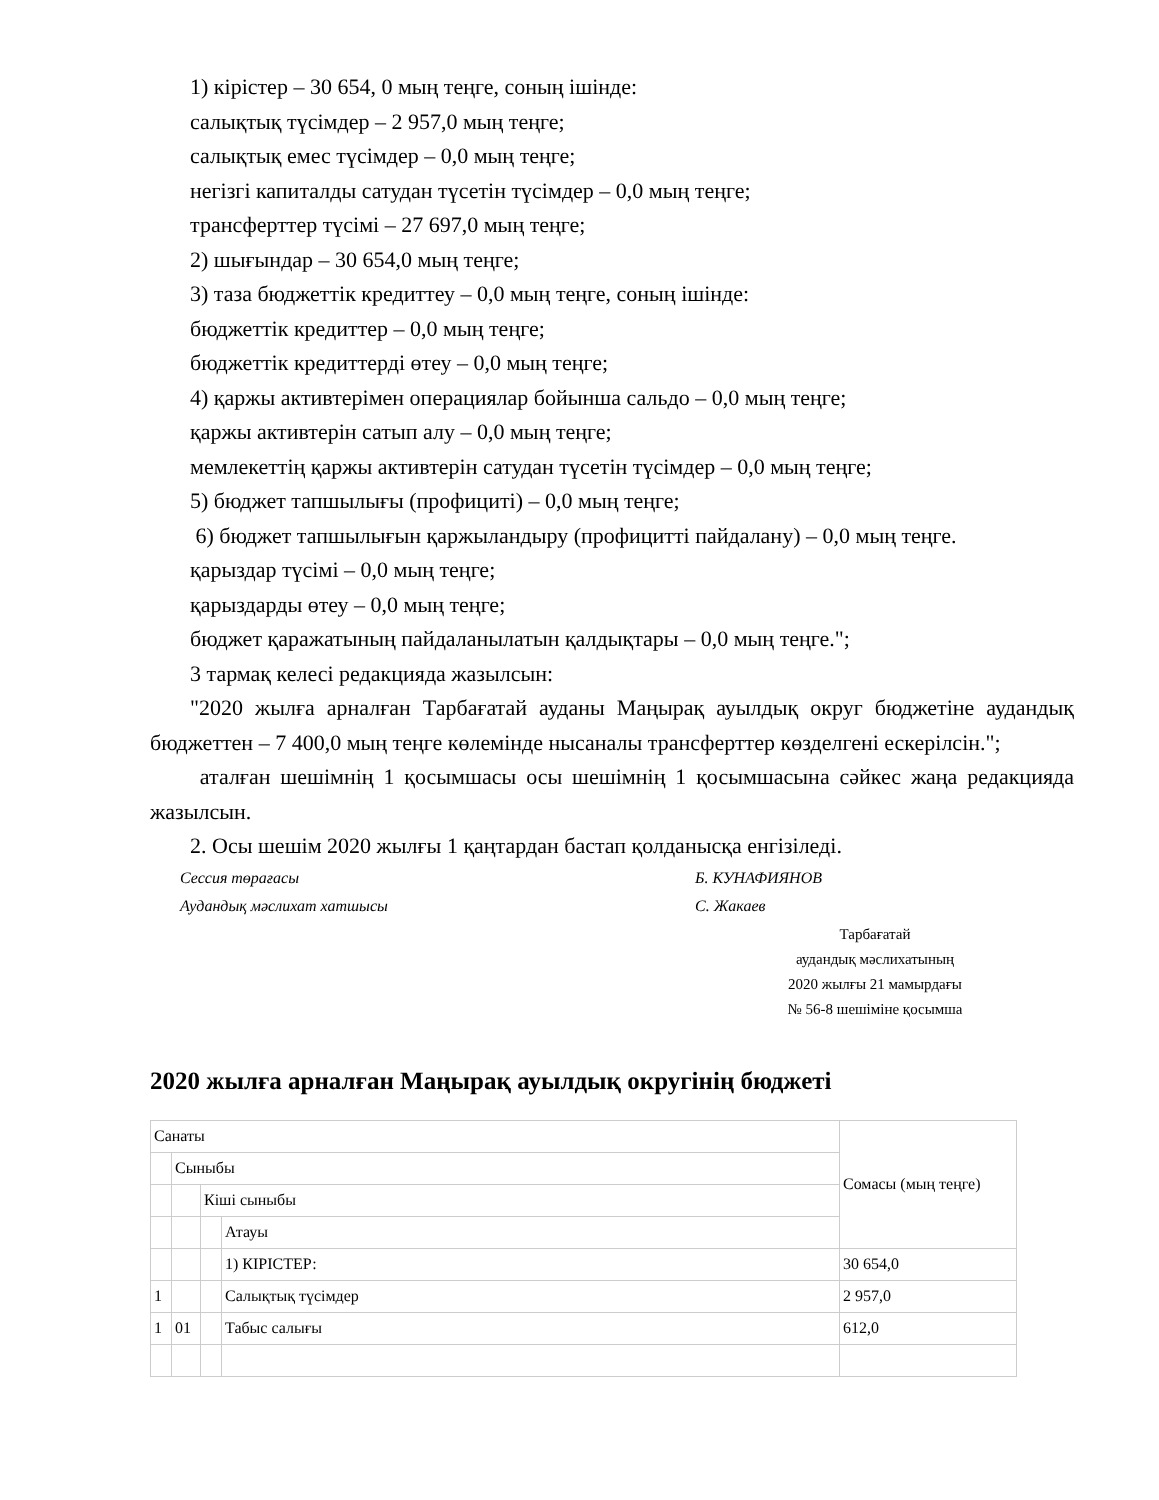1) кірістер – 30 654, 0 мың теңге, соның ішінде:
салықтық түсімдер – 2 957,0 мың теңге;
салықтық емес түсімдер – 0,0 мың теңге;
негізгі капиталды сатудан түсетін түсімдер – 0,0 мың теңге;
трансферттер түсімі – 27 697,0 мың теңге;
2) шығындар – 30 654,0 мың теңге;
3) таза бюджеттік кредиттеу – 0,0 мың теңге, соның ішінде:
бюджеттік кредиттер – 0,0 мың теңге;
бюджеттік кредиттерді өтеу – 0,0 мың теңге;
4) қаржы активтерімен операциялар бойынша сальдо – 0,0 мың теңге;
қаржы активтерін сатып алу – 0,0 мың теңге;
мемлекеттің қаржы активтерін сатудан түсетін түсімдер – 0,0 мың теңге;
5) бюджет тапшылығы (профициті) – 0,0 мың теңге;
6) бюджет тапшылығын қаржыландыру (профицитті пайдалану) – 0,0 мың теңге.
қарыздар түсімі – 0,0 мың теңге;
қарыздарды өтеу – 0,0 мың теңге;
бюджет қаражатының пайдаланылатын қалдықтары – 0,0 мың теңге.";
3 тармақ келесі редакцияда жазылсын:
"2020 жылға арналған Тарбағатай ауданы Маңырақ ауылдық округ бюджетіне аудандық бюджеттен – 7 400,0 мың теңге көлемінде нысаналы трансферттер көзделгені ескерілсін.";
аталған шешімнің 1 қосымшасы осы шешімнің 1 қосымшасына сәйкес жаңа редакцияда жазылсын.
2. Осы шешім 2020 жылғы 1 қаңтардан бастап қолданысқа енгізіледі.
Сессия төрағасы Б. КУНАФИЯНОВ
Аудандық мәслихат хатшысы С. Жакаев
Тарбағатай
аудандық мәслихатының
2020 жылғы 21 мамырдағы
№ 56-8 шешіміне қосымша
2020 жылға арналған Маңырақ ауылдық округінің бюджеті
| Санаты | | | | Сомасы (мың теңге) |
| | Сыныбы | | | |
| | | Кіші сыныбы | | |
| | | | Атауы | |
| | | | 1) КІРІСТЕР: | 30 654,0 |
| 1 | | | Салықтық түсімдер | 2 957,0 |
| 1 | 01 | | Табыс салығы | 612,0 |